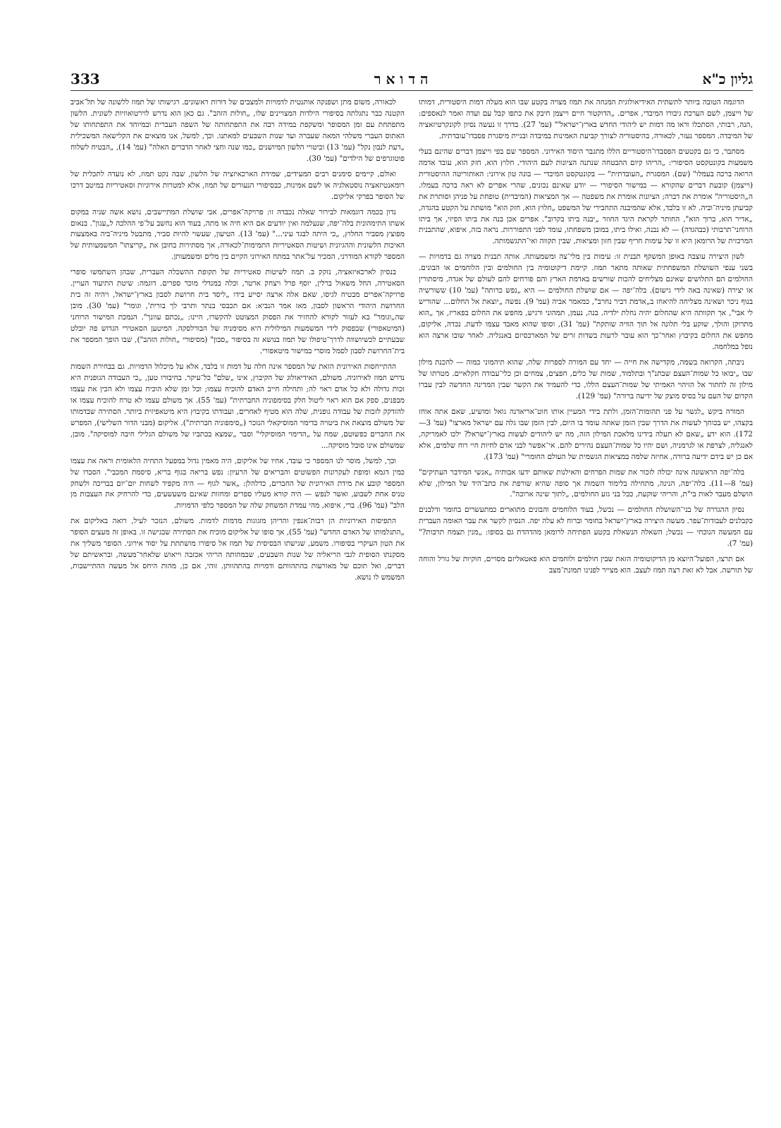333 ה ד ו א ר גליון כ"א
לכאורה, משום מתן ושפנקה אותנטית לדמויות ולמצבים של דורות ראשונים. רגישותו של תמוז ללשונה של תל־אביב הקטנה כבר נתגלתה בסיפורי הילדות המצויינים שלו, „חולות הזהב". גם כאן הוא נדרש לוירטואוזיות לשונית. הלשון מתפתחת עם זמן המסופר ומשקפת במידה רבה את התפתחותה של השפה העברית ובמיוחד את התפתחותו של האתוס העברי משלהי המאה שעברה ועד שנות השבעים למאתנו. וכך, למשל, אנו מוצאים את הקלישאה המשכילית „דעת לנבון נקל" (עמ' 13) וביטויי הלשון המיושנים „כמו שנה וחצי לאחר הדברים האלה" (עמ' 14), „הבטיח לשלוח פוטוגרפים של הילדים" (עמ' 30).
ואולם, קיימים סימנים רבים המעידים, שמידת הארכאיזציה של הלשון, שבה נקט תמוז, לא נועדה לתכלית של רומאנטיזאציה נוסטאלגיה או לשם אמינות, כבסיפורי הנעורים של תמוז, אלא למטרות אירוניות וסאטיריות במיטב דרכו של הסופר בפרקי אליקום.
נדון בכמה דוגמאות לבירור שאלה נכבדה זו: פרויקה־אפרים, אבי שושלת המתיישבים, נושא אשה שניה במקום אשתו התימהונית בלה־יפה, שנעלמה ואין יודעים אם היא חיה או מתה, בעוד הוא נחשב על־פי ההלכה ל„עגון". בנאום מפוצץ מסביר החלוץ, „כי היתה לבגד עיני..." (עמ' 13). הטיעון, שעשוי להיות סביר, מתבטל מיניה־ביה באמצעות האיכות הלשונית וההגיונית ושיטות הסאטיריות התמימות־לכאורה, אך מסתירות בחובן את „קריצתו" המשמעותית של המספר לקורא המודרני, המכיר על־אתר במתח האירוני הקיים בין מלים ומשמעותן.
בנסיון לארכאיזאציה, נזקק ב. תמוז לשיטות סאטיריות של תקופת ההשכלה העברית, שבהן השתמשו סופרי הסאטירה, החל משאול ברלין, יוסף פרל ויצחק ארטר, וכלה במנדלי מוכר ספרים. דוגמה: שיטת התיעוד העויין. פרויקה־אפרים מבטיח לגיסו, שאם אלה ארצה יסייע בידו „ליסד בית חרושת לסבון בארץ־ישראל, ויהיה זה בית החרושת היהודי הראשון לסבון, מאז אמר הנביא: אם תכבסי בנתר ותרבי לך בורית', וגומר" (עמ' 30). מובן שה„וגומר" בא לעזור לקורא להחזיר את הפסוק המצוטט להקשרו, היינו: „נכתם עוונך". הנמכת המישור הרוחני (המיטאפורי) שבפסוק לידי המשמעות המילולית היא מסימניה של הבורלסקה. המיטען הסאטירי הגדוש פה יובלט שבעתיים לכשיושווה לדרך־טיפולו של תמוז בנושא זה בסיפור „סבון" (מסיפורי „חולות הזהב"), שבו הופך המספר את בית־החרושת לסבון לסמל מוסרי במישור מיטאפורי.
ההתייחסות האירונית הזאת של המספר אינה חלה על דמות זו בלבד, אלא על מיכלול הדמויות. גם בבחירת השמות נדרש תמוז לאירוניה. משולם, האידיאולוג של הקיבוץ, אינו „שלם" כל־עיקר. בחיבורו טען, „כי העבודה הגופנית היא זכות גדולה ולא כל אדם ראוי לה; ותחילה חייב האדם להוכיח עצמו; וכל זמן שלא הוכיח עצמו ולא הכין את עצמו מבפנים, ספק אם הוא ראוי ליטול חלק בסימפוניה החברתית" (עמ' 55). אך משולם עצמו לא טרח להוכיח עצמו או להזדקק לזכות של עבודה גופנית, שלה הוא מטיף לאחרים, ועבודתו בקיבוץ היא מיטאפיזית ביותר. הסתירה שבדמותו של משולם מוצאת את ביטויה בדימוי המוסיקאלי הנזכר („סימפוניה חברתית"). אליקום (מבני הדור השלישי), המפרש את החברים כפשוטם, שמח על „הדימוי המוסיקלי" וסבר „שמצא בכתביו של משולם הגלילי חיבה למוסיקה". מובן, שמשולם אינו סובל מוסיקה...
וכך, למשל, מוסר לנו המספר כי עובד, אחיו של אליקום, היה מאמין גדול במפעל התחיה הלאומית וראה את עצמו כמין דגמא ומופת לעקרונות הפשוטים והבריאים של הרעיון: נפש בריאה בגוף בריא, סיסמת המכבי". הסברו של המספר קובע את מידת האירונית של החברים, כדלהלן: „אשר לגוף — היה מקפיד לשחות יום־יום בבריכה ולשחק טניס אחת לשבוע, ואשר לנפש — היה קורא מעליו ספרים ומחזות שאינם משעשעים, כדי להרחיק את העצבות מן הלב" (עמ' 96). ברי, איפוא, מהי עמדת המשחק שלה של המספר כלפי הדמויות.
התפיסות האירוניות הן רבות־אנפין והריהן מזגוגות מדמות לדמות. משולם, הנזכר לעיל, רואה באליקום את „התגלמותו של האדם החדש" (עמ' 55), אך סופו של אליקום מוכיח את הסתירה שבגישה זו. באופן זה מעצים הסופר את הטון העיקרי בסיפורו. משמע, שגישתו הבסיסית של תמוז אל סיפורו מושתתת על יסוד אירוני. הסופר משליך את מסקנתו הסופית לגבי הריאליה של שנות השבעים, שבמהותה הריהי אכזבה וייאוש שלאחר־מעשה, ובראשיתם של דברים, ואל תוכם של מאורעות בהתהוותם ודמויות בהתהוותן. זוהי, אם כן, מהות היחס אל מעשה ההתיישבות, המשמש לו נושא.
הדוגמה הטובה ביותר לתשתית האידיאולוגית המנחה את תמוז מצויה בקטע שבו הוא מעלה דמות היסטורית, דמותו של וייצמן, לשם הערכת גיבורו המיבדי, אפרים. „הדוקטור חיים וייצמן חיבק את כתפו קבל עם ועדה ואמר לנאספים: ,הנה, רבותי, הסתכלו וראו מה דמות יש ליהודי החדש בארץ־ישראל'" (עמ' 27). בדרך זו נעשה נסיון לקונקרטיזאציה של המיבדה. המספר נעזר, לכאורה, בהיסטוריה לצורך קביעת האמינות במיבדה ובניית מיסגרת פסבדו־עובדתית.
מסתבר, כי גם בקטעים הפסבדו־היסטוריים הללו מתגבר היסוד האירוני. המספר שם בפי וייצמן דברים שהינם בעלי משמעות בקונטקסט הסיפורי: „הריהו קיום ההבטחה שנתנה הציונות לעם היהודי. חלוץ הוא, חזק הוא, עובד אדמה הרואה ברכה בעמלו" (שם). המסגרת „העובדתית" — בקונטקסט המיבדי — בונה טון אירוני: האותוריטה ההיסטורית (וייצמן) קובעת דברים שהקורא — במישור הסיפורי — יודע שאינם נכונים, שהרי אפרים לא ראה ברכה בעמלו. ה„היסטוריה" אומרת את דברה; הציונות אומרת את משפטה — אך המציאות (המיבדית) טופחת על פניהן וסותרת את קביעתן מיניה־וביה. לא זו בלבד, אלא שהמיבנה התחבירי של המשפט „חלוץ הוא, חזק הוא" מושתת על הקטע בהגדה, „אדיר הוא, ברוך הוא", החותר לקראת היגד החוזר „יבנה ביתו בקרוב". אפרים אכן בנה את ביתו הפיזי, אך ביתו הרוחני־תרבותי (כבהגדה) — לא נבנה, ואילו ביתו, במובן משפחתו, עומד לפני התפוררות. נראה בזה, איפוא, שהתבנית המרכזית של הרומאן היא זו של עימות חריף שבין חזון ומציאות, שבין תקווה ואי־התגשמותה.
לשון היצירה עוצבה באופן המשקף תבנית זו: עימות בין מלי־צה ומשמעותה. אותה תבנית מצויה גם בדמויות — בשני ענפי השושלת המשפחתית שאותה מתאר תמוז. קיימת דיקוטומיה בין החולמים ובין הלוחמים או הבונים. החולמים הם התלושים שאינם מצליחים להכות שורשים באדמת הארץ והם פורחים להם לעולם של אגדה, מיסתורין או יצירה (שאינה באה לידי גישום). בלה־יפה — אם שושלת החולמים — היא „נפש כרותה" (עמ' 10) ששורשיה בנוף ניכר ושאינה מצליחה להיאחז ב„אדמת דביר נחרב", כמאמר אביה (עמ' 9). נפשה „יוצאת אל החלום... שהוריש לי אבי", אך תקוותה היא שהחלום יהיה נחלת ילדיה. בנה, נעמן, תמהוני ורגיש, מחפש את החלום בפאריז, אך „הוא מתרוקן והולך, שוקע בלי תלונה אל תוך הוויה שותקת" (עמ' 31), וסופו שהוא מאבד עצמו לדעת. נכדה, אליקום, מחפש את החלום בקיבוץ ואחר־כך הוא עובר לרעות בשדות זרים של המארכסיזם באנגליה. לאחר שובו ארצה הוא נופל במלחמה.
ניבתה, הקרואה בשמה, מקדישה את חייה — יחד עם המורה לספרות שלה, שהוא תיהמוני כמוה — להכנת מילון שבו „יבואו כל שמות־העצם שבתנ"ך ובתלמוד, שמות של כלים, חפצים, צמחים וכן כלי־עבודה חקלאיים. מטרתו של מילון זה לחתור אל הזיהוי האמיתי של שמות־העצם הללו, כדי להעמיד את הקשר שבין המדינה החדשה לבין עברו הקדום של העם על בסיס מוצק של ידיעה ברורה" (עמ' 129).
המורה ביקש „לגשר על פני תהומות־הזמן, ולתת בידי המעיין אותו חוט־אריאדנה גואל ומושיע, שאם אתה אוחז בקצהו, יש בכוחך לעשות את הדרך שבין הזמן שאתה עומד בו היום, לבין הזמן שבו גלה עם ישראל מארצו" (עמ' 3—172). הוא ידע „שאם לא תעלה בידינו מלאכת המילון הזה, מה יש ליהודים לעשות בארץ־ישראל? ילכו לאמריקה, לאנגליה, לצרפת או לגרמניה, ושם יהיו כל שמות־העצם נהירים להם. אי־אפשר לבני אדם לחיות חיי רוח שלמים, אלא אם כן יש בידם ידיעה ברורה, אחיזה שלמה במציאות הגשמית של העולם החומרי" (עמ' 173).
בלה־יפה הראשונה אינה יכולה לזכור את שמות הפרחים והאילנות שאותם ידעו אבותיה „אנשי המידבר העתיקים" (עמ' 8—11). בלה־יפה, הנינה, מתחילה בלימוד השמות אך סופה שהיא שורפת את כתב־היד של המילון, שלא הושלם מעבר לאות בי"ת, והריהי שוקעת, ככל בני גזע החולמים, „לתוך שינה ארוכה".
נסיון ההגדרה של בני־השושלת החולמים — נכשל, בעוד הלוחמים והבונים מתוארים כמתעשרים בחומר ודלבנים כקבלנים לעבודות־עפר. מעשה היצירה בארץ־ישראל בחומר וברוח לא עלה יפה. הנסיון לקשר את עבר האומה העברית עם המעשה הנוכחי — נכשל; השאלה הנשאלת בקטע הפתיחה לרומאן מהדהדת גם בסופו: „מנין תצמח תרבות?" (עמ' 7).
אם תרצו, הפועל־היוצא מן הדיקוטומיה הזאת שבין חולמים ולוחמים הוא פאטאליזם מסויים, חוקיות של גורל והוחה של תורשה. אבל לא זאת רצה תמוז לעצב. הוא מצייר לפנינו תמונת־מצב